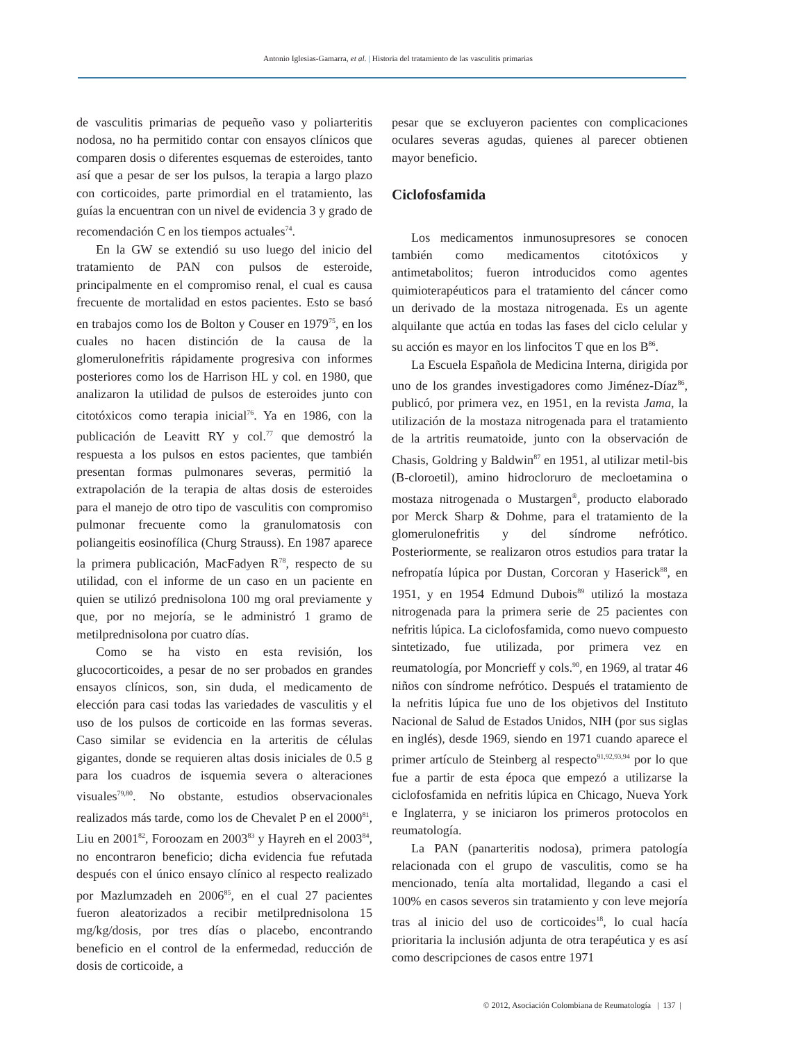Antonio Iglesias-Gamarra, et al. | Historia del tratamiento de las vasculitis primarias
de vasculitis primarias de pequeño vaso y poliarteritis nodosa, no ha permitido contar con ensayos clínicos que comparen dosis o diferentes esquemas de esteroides, tanto así que a pesar de ser los pulsos, la terapia a largo plazo con corticoides, parte primordial en el tratamiento, las guías la encuentran con un nivel de evidencia 3 y grado de recomendación C en los tiempos actuales<sup>74</sup>.
En la GW se extendió su uso luego del inicio del tratamiento de PAN con pulsos de esteroide, principalmente en el compromiso renal, el cual es causa frecuente de mortalidad en estos pacientes. Esto se basó en trabajos como los de Bolton y Couser en 1979<sup>75</sup>, en los cuales no hacen distinción de la causa de la glomerulonefritis rápidamente progresiva con informes posteriores como los de Harrison HL y col. en 1980, que analizaron la utilidad de pulsos de esteroides junto con citotóxicos como terapia inicial<sup>76</sup>. Ya en 1986, con la publicación de Leavitt RY y col.<sup>77</sup> que demostró la respuesta a los pulsos en estos pacientes, que también presentan formas pulmonares severas, permitió la extrapolación de la terapia de altas dosis de esteroides para el manejo de otro tipo de vasculitis con compromiso pulmonar frecuente como la granulomatosis con poliangeitis eosinofílica (Churg Strauss). En 1987 aparece la primera publicación, MacFadyen R<sup>78</sup>, respecto de su utilidad, con el informe de un caso en un paciente en quien se utilizó prednisolona 100 mg oral previamente y que, por no mejoría, se le administró 1 gramo de metilprednisolona por cuatro días.
Como se ha visto en esta revisión, los glucocorticoides, a pesar de no ser probados en grandes ensayos clínicos, son, sin duda, el medicamento de elección para casi todas las variedades de vasculitis y el uso de los pulsos de corticoide en las formas severas. Caso similar se evidencia en la arteritis de células gigantes, donde se requieren altas dosis iniciales de 0.5 g para los cuadros de isquemia severa o alteraciones visuales<sup>79,80</sup>. No obstante, estudios observacionales realizados más tarde, como los de Chevalet P en el 2000<sup>81</sup>, Liu en 2001<sup>82</sup>, Foroozam en 2003<sup>83</sup> y Hayreh en el 2003<sup>84</sup>, no encontraron beneficio; dicha evidencia fue refutada después con el único ensayo clínico al respecto realizado por Mazlumzadeh en 2006<sup>85</sup>, en el cual 27 pacientes fueron aleatorizados a recibir metilprednisolona 15 mg/kg/dosis, por tres días o placebo, encontrando beneficio en el control de la enfermedad, reducción de dosis de corticoide, a
pesar que se excluyeron pacientes con complicaciones oculares severas agudas, quienes al parecer obtienen mayor beneficio.
Ciclofosfamida
Los medicamentos inmunosupresores se conocen también como medicamentos citotóxicos y antimetabolitos; fueron introducidos como agentes quimioterapéuticos para el tratamiento del cáncer como un derivado de la mostaza nitrogenada. Es un agente alquilante que actúa en todas las fases del ciclo celular y su acción es mayor en los linfocitos T que en los B<sup>86</sup>.
La Escuela Española de Medicina Interna, dirigida por uno de los grandes investigadores como Jiménez-Díaz<sup>86</sup>, publicó, por primera vez, en 1951, en la revista Jama, la utilización de la mostaza nitrogenada para el tratamiento de la artritis reumatoide, junto con la observación de Chasis, Goldring y Baldwin<sup>87</sup> en 1951, al utilizar metil-bis (B-cloroetil), amino hidrocloruro de mecloetamina o mostaza nitrogenada o Mustargen<sup>®</sup>, producto elaborado por Merck Sharp & Dohme, para el tratamiento de la glomerulonefritis y del síndrome nefrótico. Posteriormente, se realizaron otros estudios para tratar la nefropatía lúpica por Dustan, Corcoran y Haserick<sup>88</sup>, en 1951, y en 1954 Edmund Dubois<sup>89</sup> utilizó la mostaza nitrogenada para la primera serie de 25 pacientes con nefritis lúpica. La ciclofosfamida, como nuevo compuesto sintetizado, fue utilizada, por primera vez en reumatología, por Moncrieff y cols.<sup>90</sup>, en 1969, al tratar 46 niños con síndrome nefrótico. Después el tratamiento de la nefritis lúpica fue uno de los objetivos del Instituto Nacional de Salud de Estados Unidos, NIH (por sus siglas en inglés), desde 1969, siendo en 1971 cuando aparece el primer artículo de Steinberg al respecto<sup>91,92,93,94</sup> por lo que fue a partir de esta época que empezó a utilizarse la ciclofosfamida en nefritis lúpica en Chicago, Nueva York e Inglaterra, y se iniciaron los primeros protocolos en reumatología.
La PAN (panarteritis nodosa), primera patología relacionada con el grupo de vasculitis, como se ha mencionado, tenía alta mortalidad, llegando a casi el 100% en casos severos sin tratamiento y con leve mejoría tras al inicio del uso de corticoides<sup>18</sup>, lo cual hacía prioritaria la inclusión adjunta de otra terapéutica y es así como descripciones de casos entre 1971
© 2012, Asociación Colombiana de Reumatología | 137 |